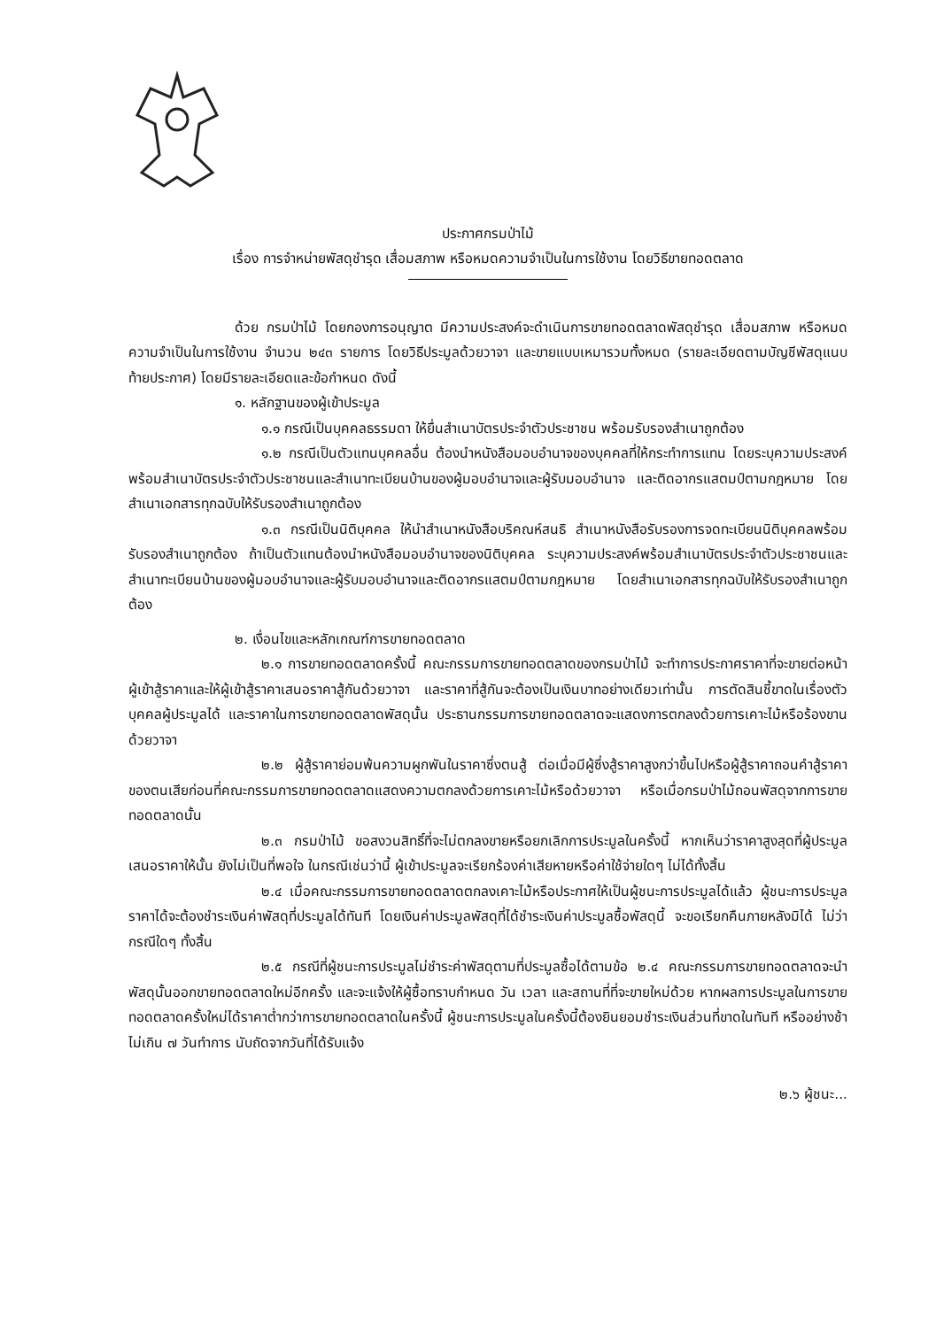ประกาศกรมป่าไม้
เรื่อง การจำหน่ายพัสดุชำรุด เสื่อมสภาพ หรือหมดความจำเป็นในการใช้งาน โดยวิธีขายทอดตลาด
ด้วย กรมป่าไม้ โดยกองการอนุญาต มีความประสงค์จะดำเนินการขายทอดตลาดพัสดุชำรุด เสื่อมสภาพ หรือหมดความจำเป็นในการใช้งาน จำนวน ๒๔๓ รายการ โดยวิธีประมูลด้วยวาจา และขายแบบเหมารวมทั้งหมด (รายละเอียดตามบัญชีพัสดุแนบท้ายประกาศ) โดยมีรายละเอียดและข้อกำหนด ดังนี้
๑. หลักฐานของผู้เข้าประมูล
๑.๑ กรณีเป็นบุคคลธรรมดา ให้ยื่นสำเนาบัตรประจำตัวประชาชน พร้อมรับรองสำเนาถูกต้อง
๑.๒ กรณีเป็นตัวแทนบุคคลอื่น ต้องนำหนังสือมอบอำนาจของบุคคลที่ให้กระทำการแทน โดยระบุความประสงค์พร้อมสำเนาบัตรประจำตัวประชาชนและสำเนาทะเบียนบ้านของผู้มอบอำนาจและผู้รับมอบอำนาจ และติดอากรแสตมป์ตามกฎหมาย โดยสำเนาเอกสารทุกฉบับให้รับรองสำเนาถูกต้อง
๑.๓ กรณีเป็นนิติบุคคล ให้นำสำเนาหนังสือบริคณห์สนธิ สำเนาหนังสือรับรองการจดทะเบียนนิติบุคคลพร้อมรับรองสำเนาถูกต้อง ถ้าเป็นตัวแทนต้องนำหนังสือมอบอำนาจของนิติบุคคล ระบุความประสงค์พร้อมสำเนาบัตรประจำตัวประชาชนและสำเนาทะเบียนบ้านของผู้มอบอำนาจและผู้รับมอบอำนาจและติดอากรแสตมป์ตามกฎหมาย โดยสำเนาเอกสารทุกฉบับให้รับรองสำเนาถูกต้อง
๒. เงื่อนไขและหลักเกณฑ์การขายทอดตลาด
๒.๑ การขายทอดตลาดครั้งนี้ คณะกรรมการขายทอดตลาดของกรมป่าไม้ จะทำการประกาศราคาที่จะขายต่อหน้าผู้เข้าสู้ราคาและให้ผู้เข้าสู้ราคาเสนอราคาสู้กันด้วยวาจา และราคาที่สู้กันจะต้องเป็นเงินบาทอย่างเดียวเท่านั้น การตัดสินชี้ขาดในเรื่องตัวบุคคลผู้ประมูลได้ และราคาในการขายทอดตลาดพัสดุนั้น ประธานกรรมการขายทอดตลาดจะแสดงการตกลงด้วยการเคาะไม้หรือร้องขานด้วยวาจา
๒.๒ ผู้สู้ราคาย่อมพ้นความผูกพันในราคาซึ่งตนสู้ ต่อเมื่อมีผู้ซึ่งสู้ราคาสูงกว่าขึ้นไปหรือผู้สู้ราคาถอนคำสู้ราคาของตนเสียก่อนที่คณะกรรมการขายทอดตลาดแสดงความตกลงด้วยการเคาะไม้หรือด้วยวาจา หรือเมื่อกรมป่าไม้ถอนพัสดุจากการขายทอดตลาดนั้น
๒.๓ กรมป่าไม้ ขอสงวนสิทธิ์ที่จะไม่ตกลงขายหรือยกเลิกการประมูลในครั้งนี้ หากเห็นว่าราคาสูงสุดที่ผู้ประมูลเสนอราคาให้นั้น ยังไม่เป็นที่พอใจ ในกรณีเช่นว่านี้ ผู้เข้าประมูลจะเรียกร้องค่าเสียหายหรือค่าใช้จ่ายใดๆ ไม่ได้ทั้งสิ้น
๒.๔ เมื่อคณะกรรมการขายทอดตลาดตกลงเคาะไม้หรือประกาศให้เป็นผู้ชนะการประมูลได้แล้ว ผู้ชนะการประมูลราคาได้จะต้องชำระเงินค่าพัสดุที่ประมูลได้ทันที โดยเงินค่าประมูลพัสดุที่ได้ชำระเงินค่าประมูลซื้อพัสดุนี้ จะขอเรียกคืนภายหลังมิได้ ไม่ว่ากรณีใดๆ ทั้งสิ้น
๒.๕ กรณีที่ผู้ชนะการประมูลไม่ชำระค่าพัสดุตามที่ประมูลซื้อได้ตามข้อ ๒.๔ คณะกรรมการขายทอดตลาดจะนำพัสดุนั้นออกขายทอดตลาดใหม่อีกครั้ง และจะแจ้งให้ผู้ซื้อทราบกำหนด วัน เวลา และสถานที่ที่จะขายใหม่ด้วย หากผลการประมูลในการขายทอดตลาดครั้งใหม่ได้ราคาต่ำกว่าการขายทอดตลาดในครั้งนี้ ผู้ชนะการประมูลในครั้งนี้ต้องยินยอมชำระเงินส่วนที่ขาดในทันที หรืออย่างช้าไม่เกิน ๗ วันทำการ นับถัดจากวันที่ได้รับแจ้ง
๒.๖ ผู้ชนะ...